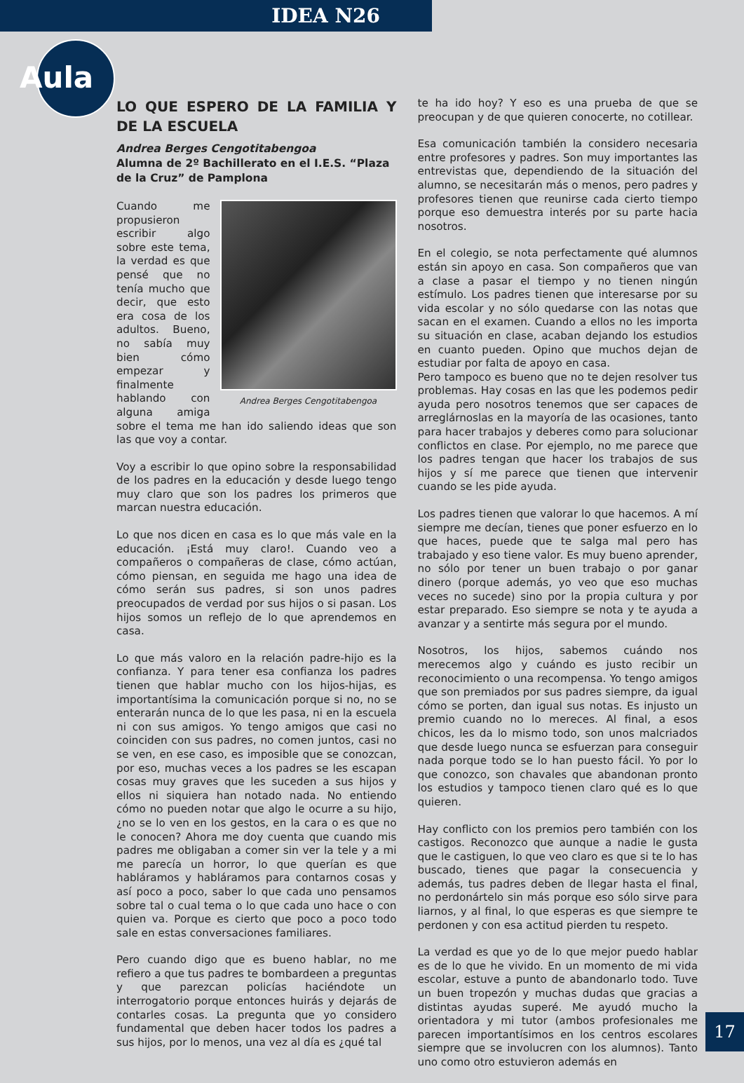IDEA N26
Aula
LO QUE ESPERO DE LA FAMILIA Y DE LA ESCUELA
Andrea Berges Cengotitabengoa
Alumna de 2º Bachillerato en el I.E.S. “Plaza de la Cruz” de Pamplona
Andrea Berges Cengotitabengoa
Cuando me propusieron escribir algo sobre este tema, la verdad es que pensé que no tenía mucho que decir, que esto era cosa de los adultos. Bueno, no sabía muy bien cómo empezar y finalmente hablando con alguna amiga sobre el tema me han ido saliendo ideas que son las que voy a contar.
Voy a escribir lo que opino sobre la responsabilidad de los padres en la educación y desde luego tengo muy claro que son los padres los primeros que marcan nuestra educación.
Lo que nos dicen en casa es lo que más vale en la educación. ¡Está muy claro!. Cuando veo a compañeros o compañeras de clase, cómo actúan, cómo piensan, en seguida me hago una idea de cómo serán sus padres, si son unos padres preocupados de verdad por sus hijos o si pasan. Los hijos somos un reflejo de lo que aprendemos en casa.
Lo que más valoro en la relación padre-hijo es la confianza. Y para tener esa confianza los padres tienen que hablar mucho con los hijos-hijas, es importantísima la comunicación porque si no, no se enterarán nunca de lo que les pasa, ni en la escuela ni con sus amigos. Yo tengo amigos que casi no coinciden con sus padres, no comen juntos, casi no se ven, en ese caso, es imposible que se conozcan, por eso, muchas veces a los padres se les escapan cosas muy graves que les suceden a sus hijos y ellos ni siquiera han notado nada. No entiendo cómo no pueden notar que algo le ocurre a su hijo, ¿no se lo ven en los gestos, en la cara o es que no le conocen? Ahora me doy cuenta que cuando mis padres me obligaban a comer sin ver la tele y a mi me parecía un horror, lo que querían es que habláramos y habláramos para contarnos cosas y así poco a poco, saber lo que cada uno pensamos sobre tal o cual tema o lo que cada uno hace o con quien va. Porque es cierto que poco a poco todo sale en estas conversaciones familiares.
Pero cuando digo que es bueno hablar, no me refiero a que tus padres te bombardeen a preguntas y que parezcan policías haciéndote un interrogatorio porque entonces huirás y dejarás de contarles cosas. La pregunta que yo considero fundamental que deben hacer todos los padres a sus hijos, por lo menos, una vez al día es ¿qué tal
te ha ido hoy? Y eso es una prueba de que se preocupan y de que quieren conocerte, no cotillear.
Esa comunicación también la considero necesaria entre profesores y padres. Son muy importantes las entrevistas que, dependiendo de la situación del alumno, se necesitarán más o menos, pero padres y profesores tienen que reunirse cada cierto tiempo porque eso demuestra interés por su parte hacia nosotros.
En el colegio, se nota perfectamente qué alumnos están sin apoyo en casa. Son compañeros que van a clase a pasar el tiempo y no tienen ningún estímulo. Los padres tienen que interesarse por su vida escolar y no sólo quedarse con las notas que sacan en el examen. Cuando a ellos no les importa su situación en clase, acaban dejando los estudios en cuanto pueden. Opino que muchos dejan de estudiar por falta de apoyo en casa.
Pero tampoco es bueno que no te dejen resolver tus problemas. Hay cosas en las que les podemos pedir ayuda pero nosotros tenemos que ser capaces de arreglárnoslas en la mayoría de las ocasiones, tanto para hacer trabajos y deberes como para solucionar conflictos en clase. Por ejemplo, no me parece que los padres tengan que hacer los trabajos de sus hijos y sí me parece que tienen que intervenir cuando se les pide ayuda.
Los padres tienen que valorar lo que hacemos. A mí siempre me decían, tienes que poner esfuerzo en lo que haces, puede que te salga mal pero has trabajado y eso tiene valor. Es muy bueno aprender, no sólo por tener un buen trabajo o por ganar dinero (porque además, yo veo que eso muchas veces no sucede) sino por la propia cultura y por estar preparado. Eso siempre se nota y te ayuda a avanzar y a sentirte más segura por el mundo.
Nosotros, los hijos, sabemos cuándo nos merecemos algo y cuándo es justo recibir un reconocimiento o una recompensa. Yo tengo amigos que son premiados por sus padres siempre, da igual cómo se porten, dan igual sus notas. Es injusto un premio cuando no lo mereces. Al final, a esos chicos, les da lo mismo todo, son unos malcriados que desde luego nunca se esfuerzan para conseguir nada porque todo se lo han puesto fácil. Yo por lo que conozco, son chavales que abandonan pronto los estudios y tampoco tienen claro qué es lo que quieren.
Hay conflicto con los premios pero también con los castigos. Reconozco que aunque a nadie le gusta que le castiguen, lo que veo claro es que si te lo has buscado, tienes que pagar la consecuencia y además, tus padres deben de llegar hasta el final, no perdonártelo sin más porque eso sólo sirve para liarnos, y al final, lo que esperas es que siempre te perdonen y con esa actitud pierden tu respeto.
La verdad es que yo de lo que mejor puedo hablar es de lo que he vivido. En un momento de mi vida escolar, estuve a punto de abandonarlo todo. Tuve un buen tropezón y muchas dudas que gracias a distintas ayudas superé. Me ayudó mucho la orientadora y mi tutor (ambos profesionales me parecen importantísimos en los centros escolares siempre que se involucren con los alumnos). Tanto uno como otro estuvieron además en
17